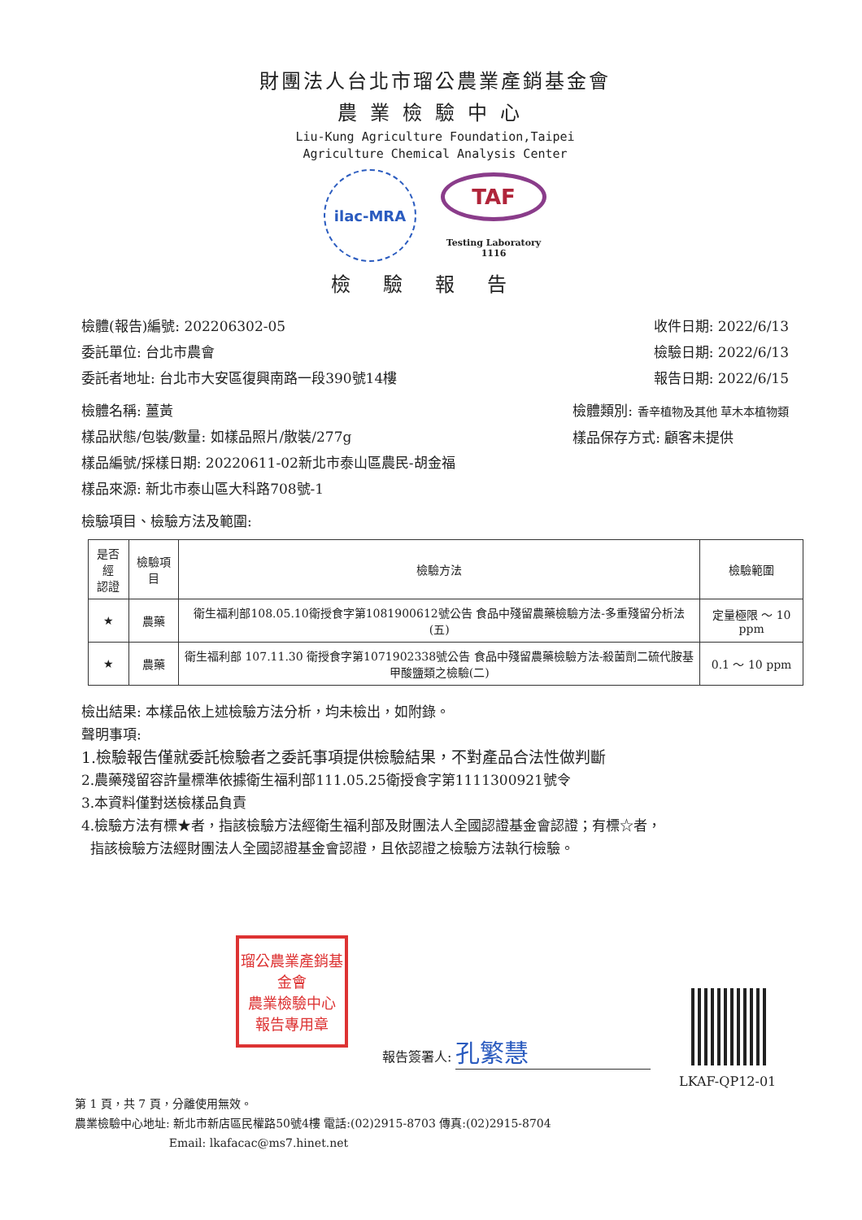財團法人台北市瑠公農業產銷基金會
農業檢驗中心
Liu-Kung Agriculture Foundation,Taipei
Agriculture Chemical Analysis Center
ilac-MRA
TAF
Testing Laboratory
1116
檢驗報告
檢體(報告)編號: 202206302-05
委託單位: 台北市農會
委託者地址: 台北市大安區復興南路一段390號14樓
收件日期: 2022/6/13
檢驗日期: 2022/6/13
報告日期: 2022/6/15
檢體名稱: 薑黃
樣品狀態/包裝/數量: 如樣品照片/散裝/277g
樣品編號/採樣日期: 20220611-02新北市泰山區農民-胡金福
樣品來源: 新北市泰山區大科路708號-1
檢體類別: 香辛植物及其他 草木本植物類
樣品保存方式: 顧客未提供
檢驗項目、檢驗方法及範圍:
| 是否經 認證 | 檢驗項目 | 檢驗方法 | 檢驗範圍 |
| --- | --- | --- | --- |
| ★ | 農藥 | 衛生福利部108.05.10衛授食字第1081900612號公告 食品中殘留農藥檢驗方法-多重殘留分析法(五) | 定量極限 ～ 10 ppm |
| ★ | 農藥 | 衛生福利部 107.11.30 衛授食字第1071902338號公告 食品中殘留農藥檢驗方法-殺菌劑二硫代胺基甲酸鹽類之檢驗(二) | 0.1 ～ 10 ppm |
檢出結果: 本樣品依上述檢驗方法分析，均未檢出，如附錄。
聲明事項:
1.檢驗報告僅就委託檢驗者之委託事項提供檢驗結果，不對產品合法性做判斷
2.農藥殘留容許量標準依據衛生福利部111.05.25衛授食字第1111300921號令
3.本資料僅對送檢樣品負責
4.檢驗方法有標★者，指該檢驗方法經衛生福利部及財團法人全國認證基金會認證；有標☆者，
指該檢驗方法經財團法人全國認證基金會認證，且依認證之檢驗方法執行檢驗。
瑠公農業產銷基金會
農業檢驗中心
報告專用章
報告簽署人: 孔繁慧
LKAF-QP12-01
第 1 頁，共 7 頁，分離使用無效。
農業檢驗中心地址: 新北市新店區民權路50號4樓 電話:(02)2915-8703 傳真:(02)2915-8704
Email: lkafacac@ms7.hinet.net